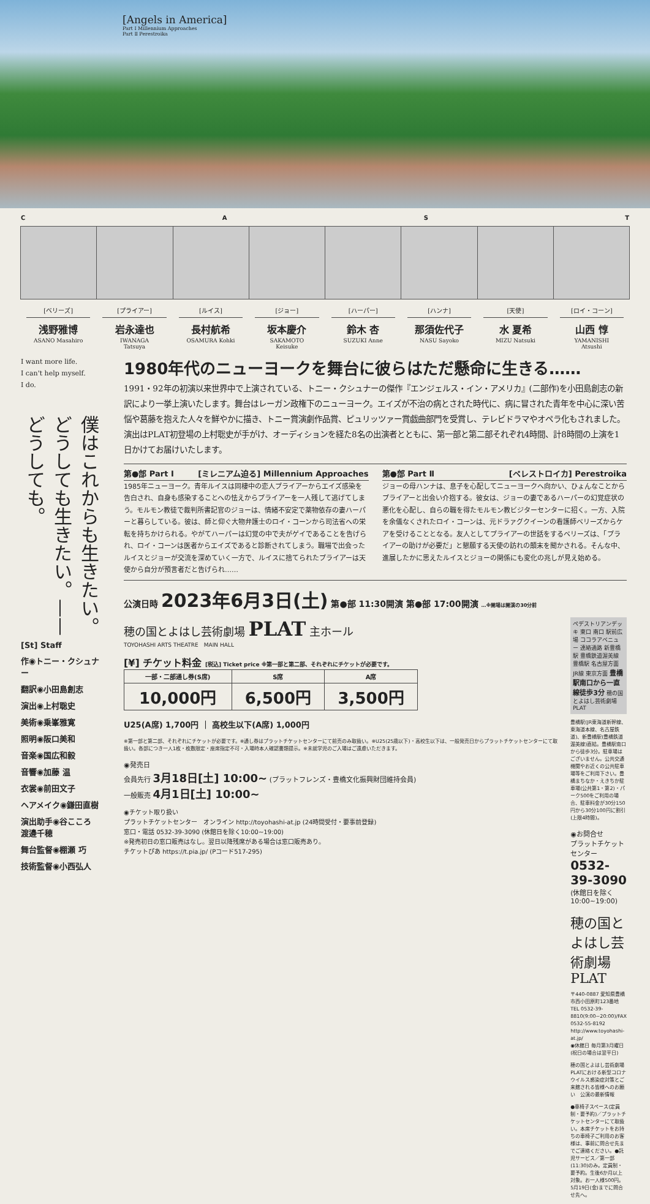[Angels in America]
Part Ⅰ Millennium Approaches
Part Ⅱ Perestroika
C A S T
[ベリーズ]
浅野雅博
ASANO Masahiro
[プライアー]
岩永達也
IWANAGA Tatsuya
[ルイス]
長村航希
OSAMURA Kohki
[ジョー]
坂本慶介
SAKAMOTO Keisuke
[ハーパー]
鈴木 杏
SUZUKI Anne
[ハンナ]
那須佐代子
NASU Sayoko
[天使]
水 夏希
MIZU Natsuki
[ロイ・コーン]
山西 惇
YAMANISHI Atsushi
I want more life.
I can't help myself.
I do.
僕はこれからも生きたい。どうしても生きたい。——どうしても。
[St] Staff
作◉トニー・クシュナー
翻訳◉小田島創志
演出◉上村聡史
美術◉乗峯雅寛
照明◉阪口美和
音楽◉国広和毅
音響◉加藤 温
衣裳◉前田文子
ヘアメイク◉鎌田直樹
演出助手◉谷こころ 渡邊千穂
舞台監督◉棚瀬 巧
技術監督◉小西弘人
1980年代のニューヨークを舞台に彼らはただ懸命に生きる……
1991・92年の初演以来世界中で上演されている、トニー・クシュナーの傑作『エンジェルス・イン・アメリカ』(二部作)を小田島創志の新訳により一挙上演いたします。舞台はレーガン政権下のニューヨーク。エイズが不治の病とされた時代に、病に冒された青年を中心に深い苦悩や葛藤を抱えた人々を鮮やかに描き、トニー賞演劇作品賞、ピュリッツァー賞戯曲部門を受賞し、テレビドラマやオペラ化もされました。演出はPLAT初登場の上村聡史が手がけ、オーディションを経た8名の出演者とともに、第一部と第二部それぞれ4時間、計8時間の上演を1日かけてお届けいたします。
第●部 Part Ⅰ [ミレニアム迫る] Millennium Approaches
1985年ニューヨーク。青年ルイスは同棲中の恋人プライアーからエイズ感染を告白され、自身も感染することへの怯えからプライアーを一人残して逃げてしまう。モルモン教徒で裁判所書記官のジョーは、情緒不安定で薬物依存の妻ハーパーと暮らしている。彼は、師と仰ぐ大物弁護士のロイ・コーンから司法省への栄転を持ちかけられる。やがてハーパーは幻覚の中で夫がゲイであることを告げられ、ロイ・コーンは医者からエイズであると診断されてしまう。職場で出会ったルイスとジョーが交流を深めていく一方で、ルイスに捨てられたプライアーは天使から自分が預言者だと告げられ……
第●部 Part Ⅱ [ペレストロイカ] Perestroika
ジョーの母ハンナは、息子を心配してニューヨークへ向かい、ひょんなことからプライアーと出会い介抱する。彼女は、ジョーの妻であるハーパーの幻覚症状の悪化を心配し、自らの職を得たモルモン教ビジターセンターに招く。一方、入院を余儀なくされたロイ・コーンは、元ドラァグクイーンの看護師ベリーズからケアを受けることとなる。友人としてプライアーの世話をするベリーズは、「プライアーの助けが必要だ」と懇願する天使の訪れの顛末を聞かされる。そんな中、進展したかに思えたルイスとジョーの関係にも変化の兆しが見え始める。
公演日時 2023年6月3日(土) 第●部 11:30開演 第●部 17:00開演 …※開場は開演の30分前
穂の国とよはし芸術劇場 PLAT 主ホール
TOYOHASHI ARTS THEATRE　MAIN HALL
[¥] チケット料金 [税込] Ticket price ※第一部と第二部、それぞれにチケットが必要です。
| 一部・二部通し券(S席) | S席 | A席 |
| --- | --- | --- |
| 10,000円 | 6,500円 | 3,500円 |
U25(A席) 1,700円 ｜ 高校生以下(A席) 1,000円
※第一部と第二部、それぞれにチケットが必要です。※通し券はプラットチケットセンターにて前売のみ取扱い。※U25(25歳以下)・高校生以下は、一般発売日からプラットチケットセンターにて取扱い。各部につき一人1枚・枚数限定・座席指定不可・入場時本人確認書類提示。※未就学児のご入場はご遠慮いただきます。
◉発売日
会員先行 3月18日[土] 10:00~ (プラットフレンズ・豊橋文化振興財団維持会員)
一般販売 4月1日[土] 10:00~
◉チケット取り扱い
プラットチケットセンター　オンライン http://toyohashi-at.jp (24時間受付・要事前登録)
窓口・電話 0532-39-3090 (休館日を除く10:00~19:00)
※発売初日の窓口販売はなし。翌日以降残席がある場合は窓口販売あり。
チケットぴあ https://t.pia.jp/ (Pコード517-295)
ペデストリアンデッキ 東口 南口 駅前広場 ココラアベニュー 連絡通路 新豊橋駅 豊橋鉄道渥美線 豊橋駅 名古屋方面 JR線 東京方面 豊橋駅南口から一直線徒歩3分 穂の国とよはし芸術劇場 PLAT
豊橋駅(JR東海道新幹線、東海道本線、名古屋鉄道)、新豊橋駅(豊橋鉄道渥美線)直結。豊橋駅南口から徒歩3分。駐車場はございません。公共交通機関やお近くの公共駐車場等をご利用下さい。豊橋まちなか・えきちか駐車場(公共第1・第2)・パーク500をご利用の場合、駐車料金が30分150円から30分100円に割引(上限4時間)。
◉お問合せ
プラットチケットセンター 0532-39-3090
(休館日を除く10:00~19:00)
穂の国とよはし芸術劇場 PLAT
〒440-0887 愛知県豊橋市西小田原町123番地
TEL 0532-39-8810(9:00~20:00)/FAX 0532-55-8192
http://www.toyohashi-at.jp/
◉休館日 毎月第3月曜日(祝日の場合は翌平日)
穂の国とよはし芸術劇場PLATにおける新型コロナウイルス感染症対策とご来館される皆様へのお願い　公演の最新情報
●車椅子スペース(定員制・要予約)／プラットチケットセンターにて取扱い。本席チケットをお持ちの車椅子ご利用のお客様は、事前に問合せ先までご連絡ください。●託児サービス／第一部(11:30)のみ。定員制・要予約。生後6か月以上対象。お一人様500円。5月19日(金)までに問合せ先へ。